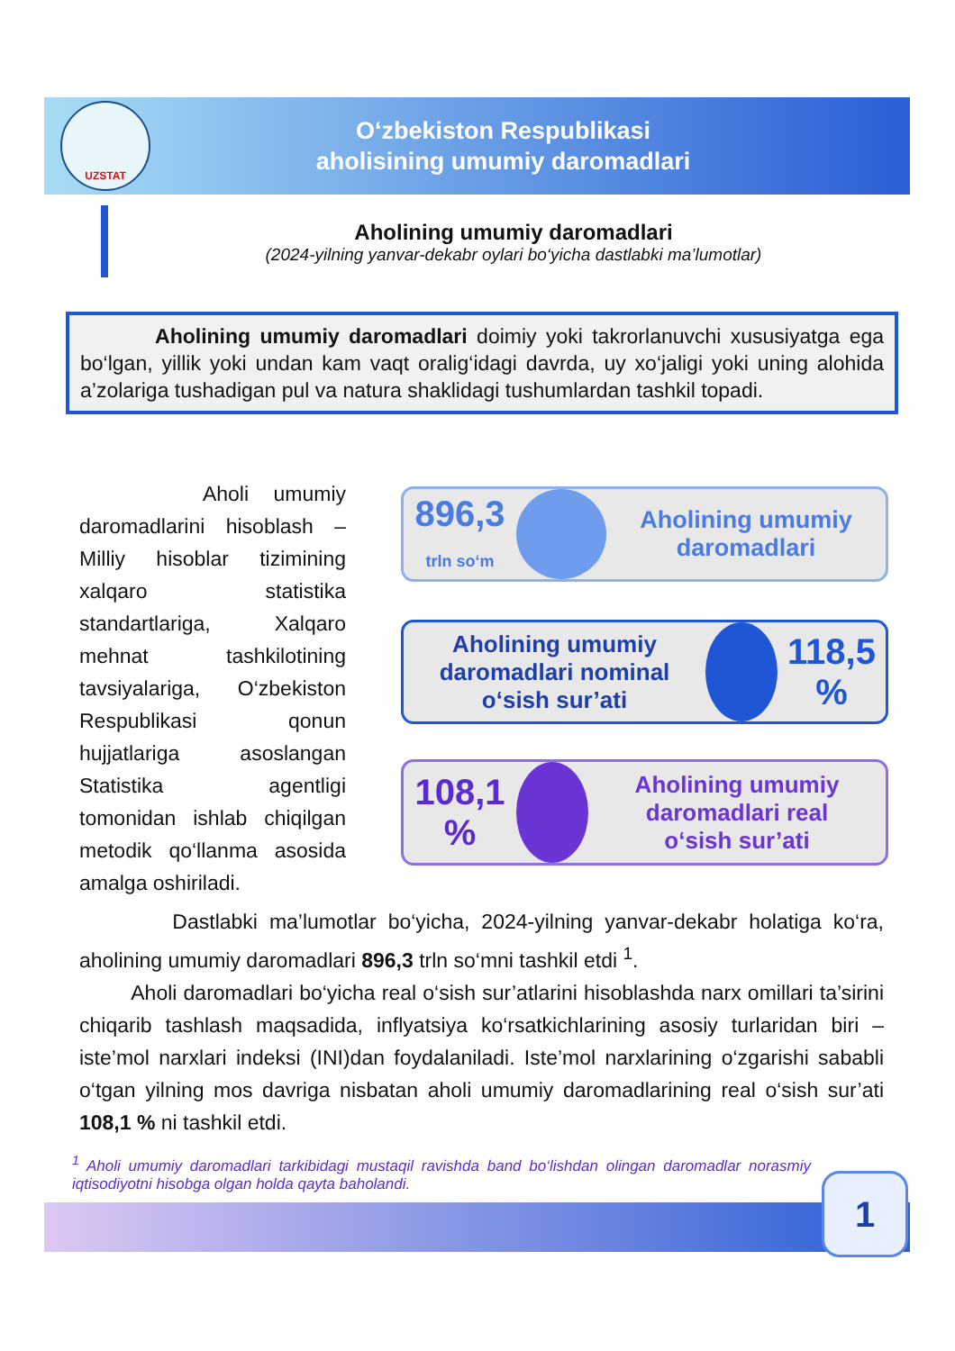UZSTAT
O‘zbekiston Respublikasi
aholisining umumiy daromadlari
Aholining umumiy daromadlari
(2024-yilning yanvar-dekabr oylari bo‘yicha dastlabki ma’lumotlar)
Aholining umumiy daromadlari doimiy yoki takrorlanuvchi xususiyatga ega bo‘lgan, yillik yoki undan kam vaqt oralig‘idagi davrda, uy xo‘jaligi yoki uning alohida a’zolariga tushadigan pul va natura shaklidagi tushumlardan tashkil topadi.
Aholi umumiy daromadlarini hisoblash – Milliy hisoblar tizimining xalqaro statistika standartlariga, Xalqaro mehnat tashkilotining tavsiyalariga, O‘zbekiston Respublikasi qonun hujjatlariga asoslangan Statistika agentligi tomonidan ishlab chiqilgan metodik qo‘llanma asosida amalga oshiriladi.
896,3
trln so‘m
Aholining umumiy
daromadlari
Aholining umumiy
daromadlari nominal
o‘sish sur’ati
118,5 %
108,1 %
Aholining umumiy
daromadlari real
o‘sish sur’ati
Dastlabki ma’lumotlar bo‘yicha, 2024-yilning yanvar-dekabr holatiga ko‘ra, aholining umumiy daromadlari 896,3 trln so‘mni tashkil etdi <sup>1</sup>.
Aholi daromadlari bo‘yicha real o‘sish sur’atlarini hisoblashda narx omillari ta’sirini chiqarib tashlash maqsadida, inflyatsiya ko‘rsatkichlarining asosiy turlaridan biri – iste’mol narxlari indeksi (INI)dan foydalaniladi. Iste’mol narxlarining o‘zgarishi sababli o‘tgan yilning mos davriga nisbatan aholi umumiy daromadlarining real o‘sish sur’ati 108,1 % ni tashkil etdi.
<sup>1</sup> Aholi umumiy daromadlari tarkibidagi mustaqil ravishda band bo‘lishdan olingan daromadlar norasmiy iqtisodiyotni hisobga olgan holda qayta baholandi.
1